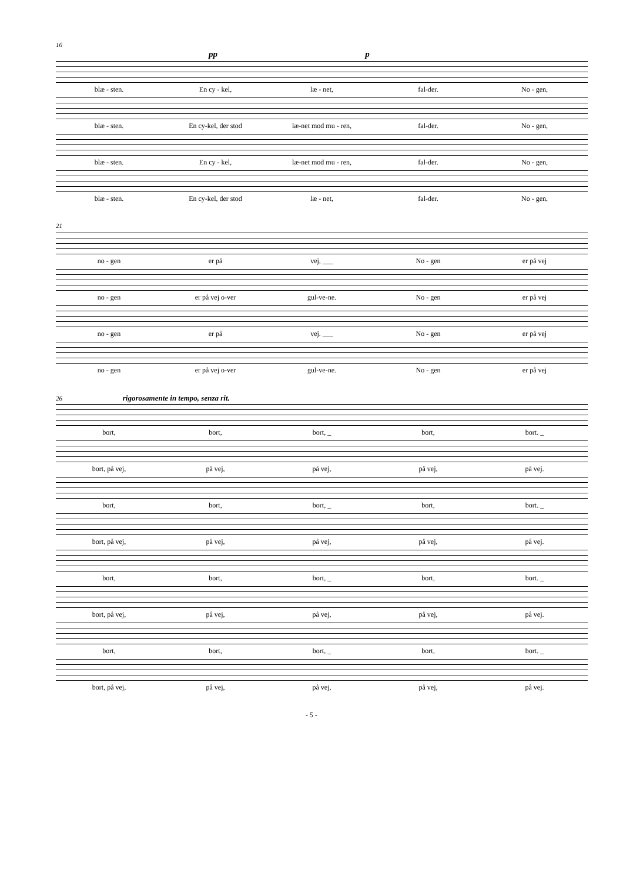16
pp p
blæ - sten. En cy - kel, læ - net, fal-der. No - gen,
blæ - sten. En cy-kel, der stod læ-net mod mu - ren, fal-der. No - gen,
blæ - sten. En cy - kel, læ-net mod mu - ren, fal-der. No - gen,
blæ - sten. En cy-kel, der stod læ - net, fal-der. No - gen,
21
no - gen er på vej, ___ No - gen er på vej
no - gen er på vej o-ver gul-ve-ne. No - gen er på vej
no - gen er på vej. ___ No - gen er på vej
no - gen er på vej o-ver gul-ve-ne. No - gen er på vej
26 rigorosamente in tempo, senza rit.
bort, bort, bort, _ bort, bort. _
bort, på vej, på vej, på vej, på vej, på vej.
bort, bort, bort, _ bort, bort. _
bort, på vej, på vej, på vej, på vej, på vej.
bort, bort, bort, _ bort, bort. _
bort, på vej, på vej, på vej, på vej, på vej.
bort, bort, bort, _ bort, bort. _
bort, på vej, på vej, på vej, på vej, på vej.
- 5 -